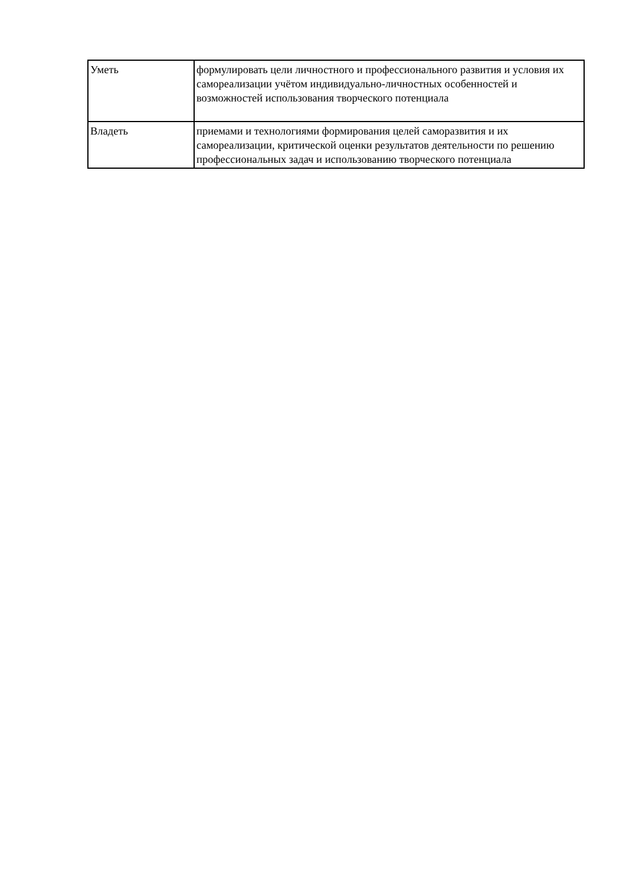| Уметь | формулировать цели личностного и профессионального развития и условия их самореализации учётом индивидуально-личностных особенностей и возможностей использования творческого потенциала |
| Владеть | приемами и технологиями формирования целей саморазвития и их самореализации, критической оценки результатов деятельности по решению профессиональных задач и использованию творческого потенциала |